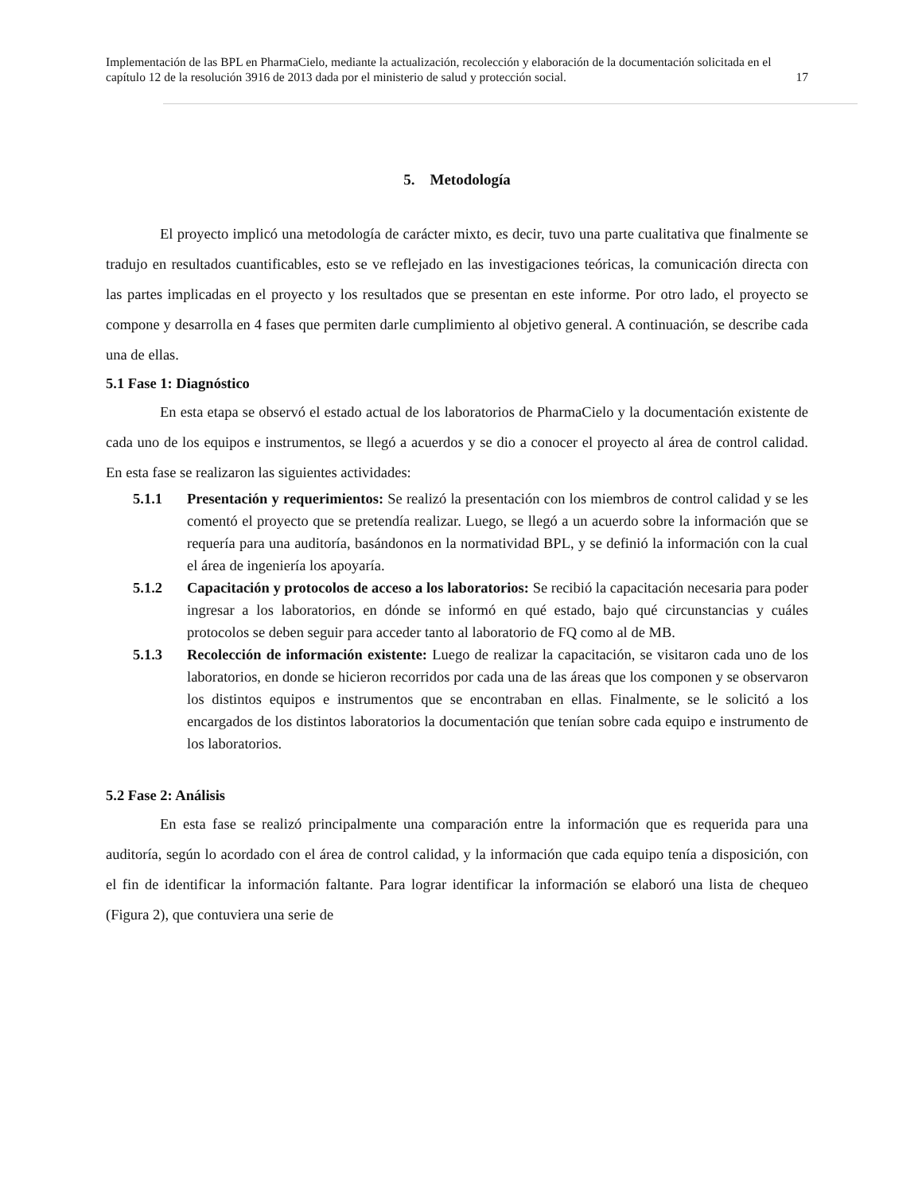Implementación de las BPL en PharmaCielo, mediante la actualización, recolección y elaboración de la documentación solicitada en el capítulo 12 de la resolución 3916 de 2013 dada por el ministerio de salud y protección social. 17
5. Metodología
El proyecto implicó una metodología de carácter mixto, es decir, tuvo una parte cualitativa que finalmente se tradujo en resultados cuantificables, esto se ve reflejado en las investigaciones teóricas, la comunicación directa con las partes implicadas en el proyecto y los resultados que se presentan en este informe. Por otro lado, el proyecto se compone y desarrolla en 4 fases que permiten darle cumplimiento al objetivo general. A continuación, se describe cada una de ellas.
5.1 Fase 1: Diagnóstico
En esta etapa se observó el estado actual de los laboratorios de PharmaCielo y la documentación existente de cada uno de los equipos e instrumentos, se llegó a acuerdos y se dio a conocer el proyecto al área de control calidad. En esta fase se realizaron las siguientes actividades:
5.1.1 Presentación y requerimientos: Se realizó la presentación con los miembros de control calidad y se les comentó el proyecto que se pretendía realizar. Luego, se llegó a un acuerdo sobre la información que se requería para una auditoría, basándonos en la normatividad BPL, y se definió la información con la cual el área de ingeniería los apoyaría.
5.1.2 Capacitación y protocolos de acceso a los laboratorios: Se recibió la capacitación necesaria para poder ingresar a los laboratorios, en dónde se informó en qué estado, bajo qué circunstancias y cuáles protocolos se deben seguir para acceder tanto al laboratorio de FQ como al de MB.
5.1.3 Recolección de información existente: Luego de realizar la capacitación, se visitaron cada uno de los laboratorios, en donde se hicieron recorridos por cada una de las áreas que los componen y se observaron los distintos equipos e instrumentos que se encontraban en ellas. Finalmente, se le solicitó a los encargados de los distintos laboratorios la documentación que tenían sobre cada equipo e instrumento de los laboratorios.
5.2 Fase 2: Análisis
En esta fase se realizó principalmente una comparación entre la información que es requerida para una auditoría, según lo acordado con el área de control calidad, y la información que cada equipo tenía a disposición, con el fin de identificar la información faltante. Para lograr identificar la información se elaboró una lista de chequeo (Figura 2), que contuviera una serie de